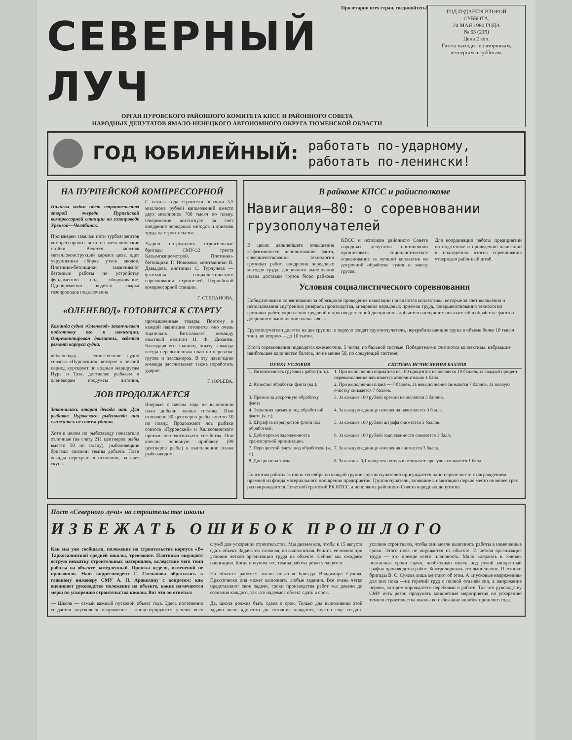Пролетарии всех стран, соединяйтесь!
СЕВЕРНЫЙ ЛУЧ
ОРГАН ПУРОВСКОГО РАЙОННОГО КОМИТЕТА КПСС И РАЙОННОГО СОВЕТА
НАРОДНЫХ ДЕПУТАТОВ ЯМАЛО-НЕНЕЦКОГО АВТОНОМНОГО ОКРУГА ТЮМЕНСКОЙ ОБЛАСТИ
ГОД ИЗДАНИЯ ВТОРОЙ
СУББОТА,
24 МАЯ 1980 ГОДА
№ 63 (219)
Цена 2 коп.
Газета выходит по вторникам, четвергам и субботам.
ГОД ЮБИЛЕЙНЫЙ:
работать по-ударному,
работать по-ленински!
НА ПУРПЕЙСКОЙ КОМПРЕССОРНОЙ
Полным ходом идет строительство второй очереди Пурпейской компрессорной станции на газопроводе Уренгой—Челябинск.
Произведен такелаж пяти турбоагрегатов компрессорного цеха на металлические стойки. Ведется монтаж металлоконструкций каркаса цеха, идет укрупненная сборка узлов вводов. Плотники-бетонщики заканчивают бетонные работы по устройству фундаментов под оборудование. Одновременно ведется сварка газопроводов подключения.
С начала года строители освоили 3,5 миллиона рублей капвложений вместо двух миллионов 700 тысяч по плану. Опережение достигнуто за счет внедрения передовых методов и приемов труда на строительстве.
Ударно потрудились строительные бригады СМУ-32 треста Казымгазпромстрой. Плотники-бетонщики Г. Новикова, монтажники В. Давыдова, плотники С. Турлучева —флагманы социалистического соревнования строителей Пурпейской компрессорной станции.
Г. СТЕПАНОВА.
«ОЛЕНЕВОД» ГОТОВИТСЯ К СТАРТУ
Команда судна «Оленевод» заканчивает подготовку его к навигации. Отремонтирован двигатель, ведется ремонт корпуса судна.
«Оленевод» — единственное судно совхоза «Пуровский», которое в летний период курсирует по водным маршрутам Пура и Таза, доставляя рыбакам и оленеводам продукты питания, промышленные товары. Поэтому к каждой навигации готовится оно очень тщательно. Возглавляет команду опытный капитан Н. Ф. Диканев. Благодаря его знаниям, опыту, команда всегда перевыполняла план по перевозке грузов и пассажиров. В эту навигацию команда рассчитывает также поработать ударно.
Г. ЮРЬЕВА.
ЛОВ ПРОДОЛЖАЕТСЯ
Закончилась вторая декада мая. Для рыбаков Пуровского рыбозавода она сложилась не совсем удачно.
Хотя в целом по рыбозаводу показатели отличные (на счету 211 центнеров рыбы вместо 50 по плану), рыболовецкие бригады снизили темпы добычи. План декады перекрыт, в основном, за счет скупа.
Впервые с начала года не выполнили план добычи звенья гослова. Ими отловлено 30 центнеров рыбы вместо 50 по плану. Продолжают лов рыбаки совхоза «Пуровский» и Халесовинского промыслово-охотничьего хозяйства. Они внесли основную прибавку (99 центнеров рыбы) к выполнению плана рыбозаводом.
В райкоме КПСС и райисполкоме
Навигация—80: о соревновании грузополучателей
В целях дальнейшего повышения эффективности использования флота, совершенствования технологии грузовых работ, внедрения передовых методов труда, досрочного выполнения плана доставки грузов бюро райкома КПСС и исполком районного Совета народных депутатов постановили организовать социалистическое соревнование за лучший коллектив по досрочной обработке судов и завозу грузов.
Для координации работы предприятий по подготовке и проведению навигации и подведению итогов соревнования утвержден районный штаб.
Условия социалистического соревнования
Победителями в соревновании за образцовое проведение навигации признаются коллективы, которые за счет выявления и использования внутренних резервов производства, внедрения передовых приемов труда, совершенствования технологии грузовых работ, укрепления трудовой и производственной дисциплины добьются наилучших показателей в обработке флота и досрочного выполнения плана завоза.
Грузополучатели делятся на две группы: в первую входят грузополучатели, перерабатывающие грузы в объеме более 10 тысяч тонн, во вторую —до 10 тысяч.
Итоги соревнования подводятся ежемесячно, 5 числа, по бальной системе. Победителями считаются коллективы, набравшие наибольшее количество баллов, но не менее 50, по следующей системе:
| ПУНКТ УСЛОВИЯ | СИСТЕМА ИСЧИСЛЕНИЯ БАЛЛОВ |
| --- | --- |
| 1. Интенсивность грузовых работ (ч. т.). | 1. При выполнении норматива на 100 процентов начисляется 10 баллов, за каждый процент перевыполнения начисляется дополнительно 1 балл. |
| 2. Качество обработки флота (ед.). | 2. При выполнении плана — 7 баллов. За невыполнение снимается 7 баллов. За плохую очистку снимается 7 баллов. |
| 3. Премия за досрочную обработку флота | 3. За каждые 100 рублей премии начисляется 5 баллов. |
| 4. Экономия времени под обработкой флота (ч. т.). | 4. За каждую единицу измерения начисляется 3 балла. |
| 5. Штраф за перепростой флота под обработкой. | 5. За каждые 100 рублей штрафа снимается 5 баллов. |
| 6. Дебиторская задолженность транспортной организации. | 6. За каждые 100 рублей задолженности снимается 1 балл. |
| 7. Перепростой флота под обработкой (ч. т.). | 7. За каждую единицу измерения снимается 3 балла. |
| 8. Дисциплина труда. | 8. За каждые 0,1 процента потерь в результате прогулов снимается 1 балл. |
По итогам работы за июнь-сентябрь по каждой группе грузополучателей присуждается одно первое место с награждением премией из фонда материального поощрения предприятия. Грузополучатели, занявшие в навигацию первое место не менее трех раз награждаются Почетной грамотой РК КПСС и исполкома районного Совета народных депутатов.
Пост «Северного луча» на строительстве школы
ИЗБЕЖАТЬ ОШИБОК ПРОШЛОГО
Как мы уже сообщали, положение на строительстве корпуса «В» Таркосалинской средней школы, тревожное. Плотники ощущают острую нехватку строительных материалов, вследствие чего темп работы на объекте замедленный. Прошла неделя, изменений не произошло. Наш корреспондент Г. Степанова обратилась к главному инженеру СМУ А. Н. Аракеляну с вопросом: как оценивает руководство положение на объекте, какие намечаются меры по ускорению строительства школы. Вот что он ответил:
— Школа — самый важный пусковой объект года. Здесь постепенно создается «пусковое» напряжение —концентрируются усилия всех служб для ускорения строительства. Мы делаем все, чтобы к 15 августа сдать объект. Задача эта сложная, но выполнимая. Решить ее можно при условии четкой организации труда на объекте. Сейчас мы ожидаем навигацию. Когда получим лес, темпы работы резко ускорятся.
На объекте работает очень опытная бригада Владимира Сухова. Практически она может выполнять любые задания. Все очень четко представляют свои задачи, сроки производства работ мы довели до сознания каждого, так что надеемся объект сдать в срок.
Да, школа должна быть сдана в срок. Только для выполнения этой задачи мало «довести до сознания каждого», нужно еще создать условия строителям, чтобы они могли выполнять работы в намеченные сроки. Этого пока не ощущается на объекте. И четкая организация труда — это прежде всего плановость. Мало «держать в голове» поэтапные сроки сдачи, необходимо иметь под рукой конкретный график производства работ. Контролировать его выполнение. Плотники бригады В. С. Сухова лишь мечтают об этом. А «пусковые напряжения» для них пока —не горячий труд с полной отдачей сил, а напряжение нервов, которое порождается перебоями в работе. Так что руководству СМУ есть резон продумать конкретные мероприятия по ускорению темпов строительства школы во избежание ошибок прошлого года.